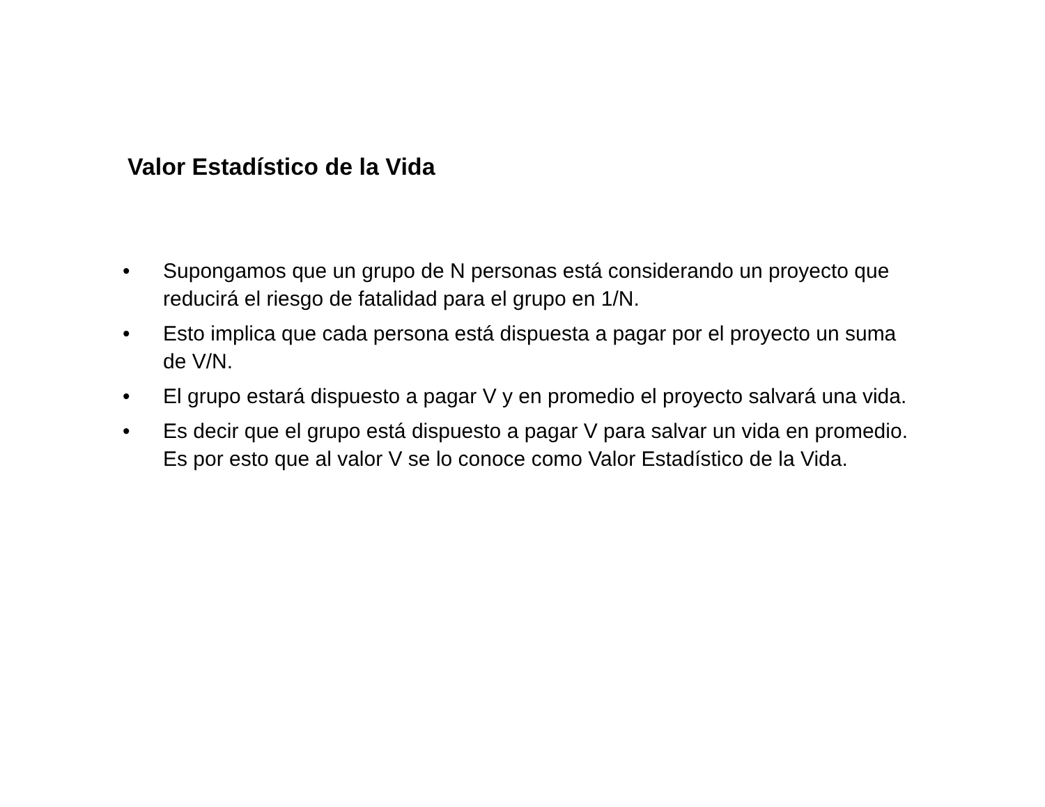Valor Estadístico de la Vida
• Supongamos que un grupo de N personas está considerando un proyecto que reducirá el riesgo de fatalidad para el grupo en 1/N.
• Esto implica que cada persona está dispuesta a pagar por el proyecto un suma de V/N.
• El grupo estará dispuesto a pagar V y en promedio el proyecto salvará una vida.
• Es decir que el grupo está dispuesto a pagar V para salvar un vida en promedio. Es por esto que al valor V se lo conoce como Valor Estadístico de la Vida.